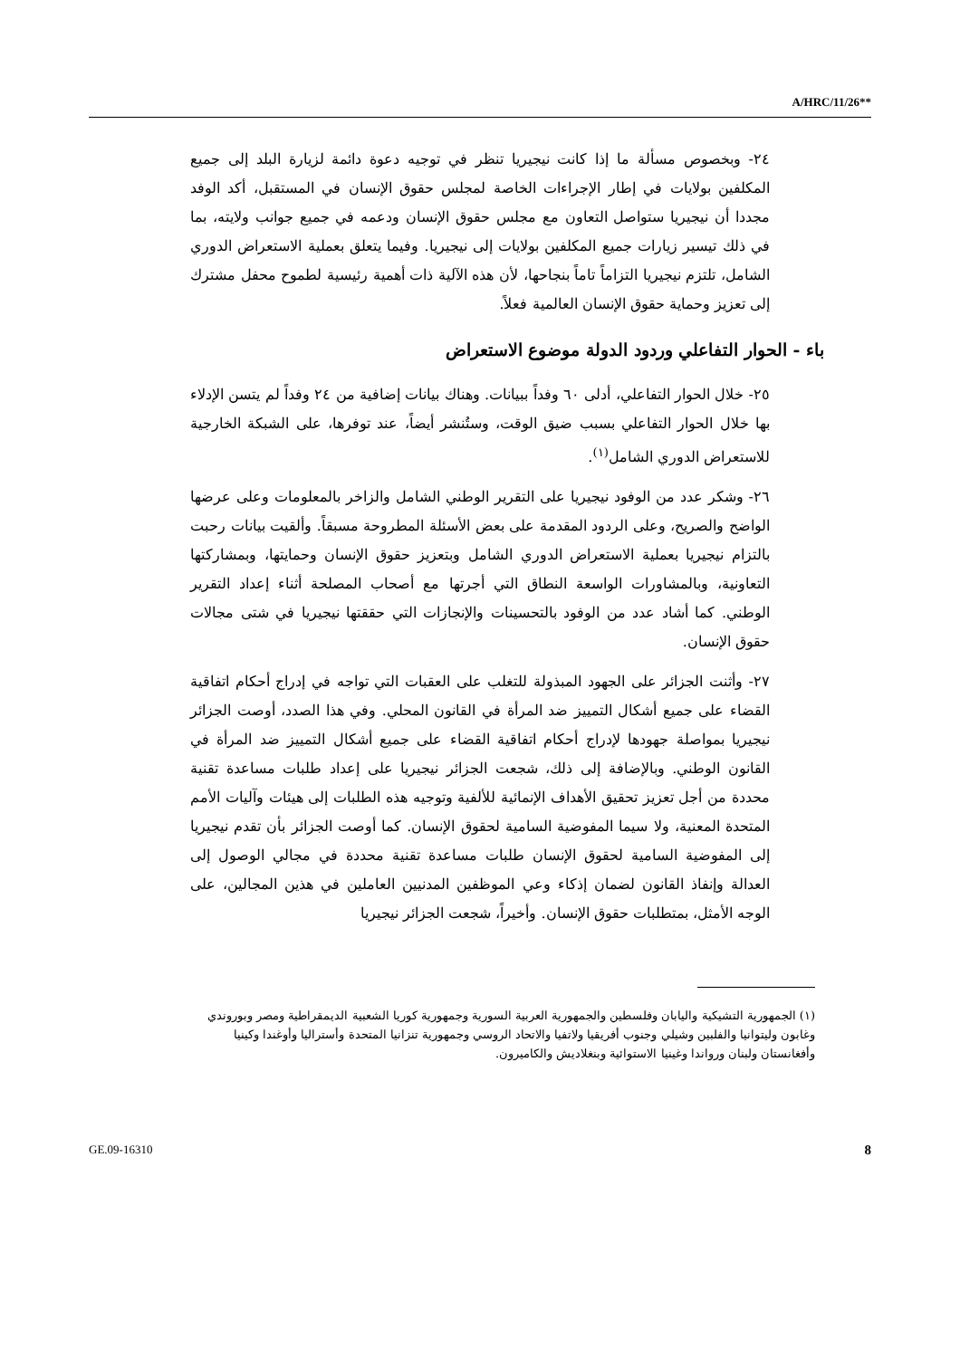A/HRC/11/26**
٢٤- وبخصوص مسألة ما إذا كانت نيجيريا تنظر في توجيه دعوة دائمة لزيارة البلد إلى جميع المكلفين بولايات في إطار الإجراءات الخاصة لمجلس حقوق الإنسان في المستقبل، أكد الوفد مجددا أن نيجيريا ستواصل التعاون مع مجلس حقوق الإنسان ودعمه في جميع جوانب ولايته، بما في ذلك تيسير زيارات جميع المكلفين بولايات إلى نيجيريا. وفيما يتعلق بعملية الاستعراض الدوري الشامل، تلتزم نيجيريا التزاماً تاماً بنجاحها، لأن هذه الآلية ذات أهمية رئيسية لطموح محفل مشترك إلى تعزيز وحماية حقوق الإنسان العالمية فعلاً.
باء - الحوار التفاعلي وردود الدولة موضوع الاستعراض
٢٥- خلال الحوار التفاعلي، أدلى ٦٠ وفداً ببيانات. وهناك بيانات إضافية من ٢٤ وفداً لم يتسن الإدلاء بها خلال الحوار التفاعلي بسبب ضيق الوقت، وستُنشر أيضاً، عند توفرها، على الشبكة الخارجية للاستعراض الدوري الشامل<sup>(١)</sup>.
٢٦- وشكر عدد من الوفود نيجيريا على التقرير الوطني الشامل والزاخر بالمعلومات وعلى عرضها الواضح والصريح، وعلى الردود المقدمة على بعض الأسئلة المطروحة مسبقاً. وألقيت بيانات رحبت بالتزام نيجيريا بعملية الاستعراض الدوري الشامل وبتعزيز حقوق الإنسان وحمايتها، وبمشاركتها التعاونية، وبالمشاورات الواسعة النطاق التي أجرتها مع أصحاب المصلحة أثناء إعداد التقرير الوطني. كما أشاد عدد من الوفود بالتحسينات والإنجازات التي حققتها نيجيريا في شتى مجالات حقوق الإنسان.
٢٧- وأثنت الجزائر على الجهود المبذولة للتغلب على العقبات التي تواجه في إدراج أحكام اتفاقية القضاء على جميع أشكال التمييز ضد المرأة في القانون المحلي. وفي هذا الصدد، أوصت الجزائر نيجيريا بمواصلة جهودها لإدراج أحكام اتفاقية القضاء على جميع أشكال التمييز ضد المرأة في القانون الوطني. وبالإضافة إلى ذلك، شجعت الجزائر نيجيريا على إعداد طلبات مساعدة تقنية محددة من أجل تعزيز تحقيق الأهداف الإنمائية للألفية وتوجيه هذه الطلبات إلى هيئات وآليات الأمم المتحدة المعنية، ولا سيما المفوضية السامية لحقوق الإنسان. كما أوصت الجزائر بأن تقدم نيجيريا إلى المفوضية السامية لحقوق الإنسان طلبات مساعدة تقنية محددة في مجالي الوصول إلى العدالة وإنفاذ القانون لضمان إذكاء وعي الموظفين المدنيين العاملين في هذين المجالين، على الوجه الأمثل، بمتطلبات حقوق الإنسان. وأخيراً، شجعت الجزائر نيجيريا
(١) الجمهورية التشيكية واليابان وفلسطين والجمهورية العربية السورية وجمهورية كوريا الشعبية الديمقراطية ومصر وبوروندي وغابون وليتوانيا والفلبين وشيلي وجنوب أفريقيا ولاتفيا والاتحاد الروسي وجمهورية تنزانيا المتحدة وأستراليا وأوغندا وكينيا وأفغانستان ولبنان ورواندا وغينيا الاستوائية وبنغلاديش والكاميرون.
GE.09-16310 8